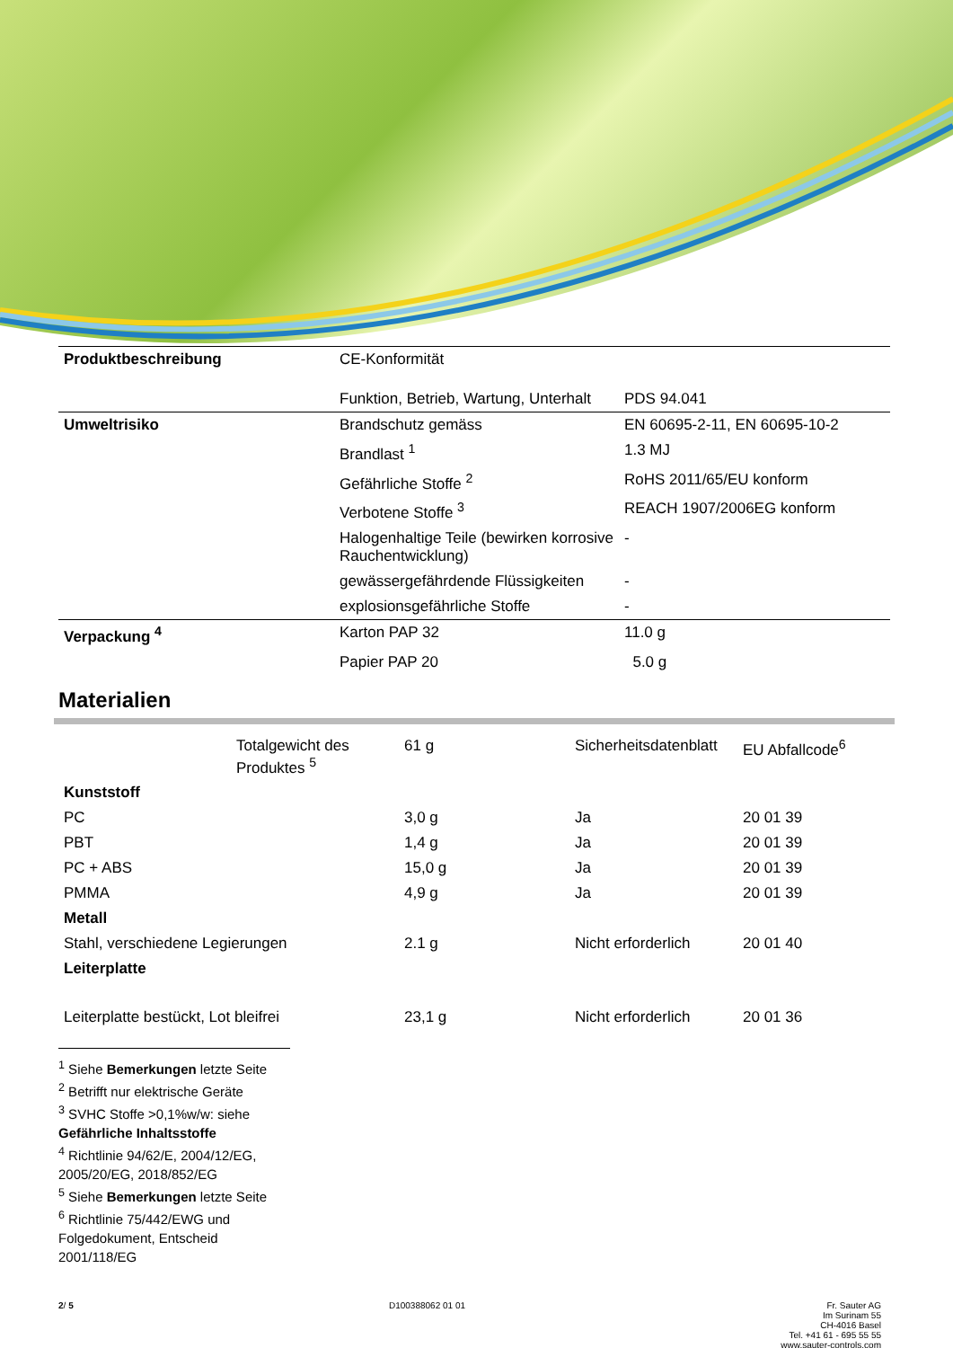| Produktbeschreibung | CE-Konformität | |
| | Funktion, Betrieb, Wartung, Unterhalt | PDS 94.041 |
| Umweltrisiko | Brandschutz gemäss | EN 60695-2-11, EN 60695-10-2 |
| | Brandlast <sup>1</sup> | 1.3 MJ |
| | Gefährliche Stoffe <sup>2</sup> | RoHS 2011/65/EU konform |
| | Verbotene Stoffe <sup>3</sup> | REACH 1907/2006EG konform |
| | Halogenhaltige Teile (bewirken korrosive Rauchentwicklung) | - |
| | gewässergefährdende Flüssigkeiten | - |
| | explosionsgefährliche Stoffe | - |
| Verpackung <sup>4</sup> | Karton PAP 32 | 11.0 g |
| | Papier PAP 20 | 5.0 g |
Materialien
| | Totalgewicht des Produktes <sup>5</sup> | 61 g | Sicherheitsdatenblatt | EU Abfallcode<sup>6</sup> |
| Kunststoff | | | | |
| PC | | 3,0 g | Ja | 20 01 39 |
| PBT | | 1,4 g | Ja | 20 01 39 |
| PC + ABS | | 15,0 g | Ja | 20 01 39 |
| PMMA | | 4,9 g | Ja | 20 01 39 |
| Metall | | | | |
| Stahl, verschiedene Legierungen | | 2.1 g | Nicht erforderlich | 20 01 40 |
| Leiterplatte | | | | |
| Leiterplatte bestückt, Lot bleifrei | | 23,1 g | Nicht erforderlich | 20 01 36 |
<sup>1</sup> Siehe Bemerkungen letzte Seite
<sup>2</sup> Betrifft nur elektrische Geräte
<sup>3</sup> SVHC Stoffe >0,1%w/w: siehe Gefährliche Inhaltsstoffe
<sup>4</sup> Richtlinie 94/62/E, 2004/12/EG, 2005/20/EG, 2018/852/EG
<sup>5</sup> Siehe Bemerkungen letzte Seite
<sup>6</sup> Richtlinie 75/442/EWG und Folgedokument, Entscheid 2001/118/EG
2/ 5 D100388062 01 01 Fr. Sauter AG
Im Surinam 55
CH-4016 Basel
Tel. +41 61 - 695 55 55
www.sauter-controls.com